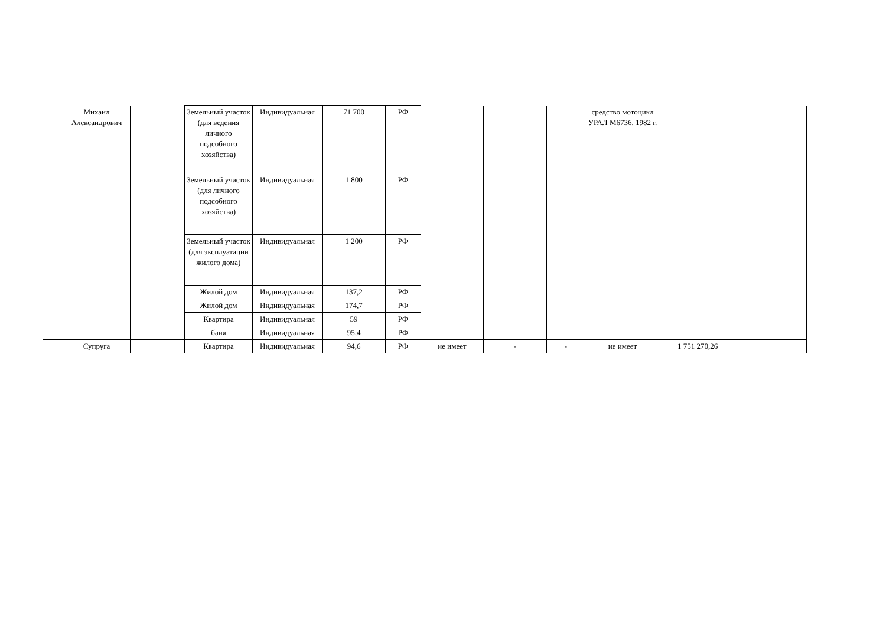| | Михаил Александрович | | Земельный участок (для ведения личного подсобного хозяйства) | Индивидуальная | 71 700 | РФ | | | | средство мотоцикл УРАЛ М6736, 1982 г. | | |
| | | | Земельный участок (для личного подсобного хозяйства) | Индивидуальная | 1 800 | РФ | | | | | | |
| | | | Земельный участок (для эксплуатации жилого дома) | Индивидуальная | 1 200 | РФ | | | | | | |
| | | | Жилой дом | Индивидуальная | 137,2 | РФ | | | | | | |
| | | | Жилой дом | Индивидуальная | 174,7 | РФ | | | | | | |
| | | | Квартира | Индивидуальная | 59 | РФ | | | | | | |
| | | | баня | Индивидуальная | 95,4 | РФ | | | | | | |
| | Супруга | | Квартира | Индивидуальная | 94,6 | РФ | не имеет | - | - | не имеет | 1 751 270,26 | |